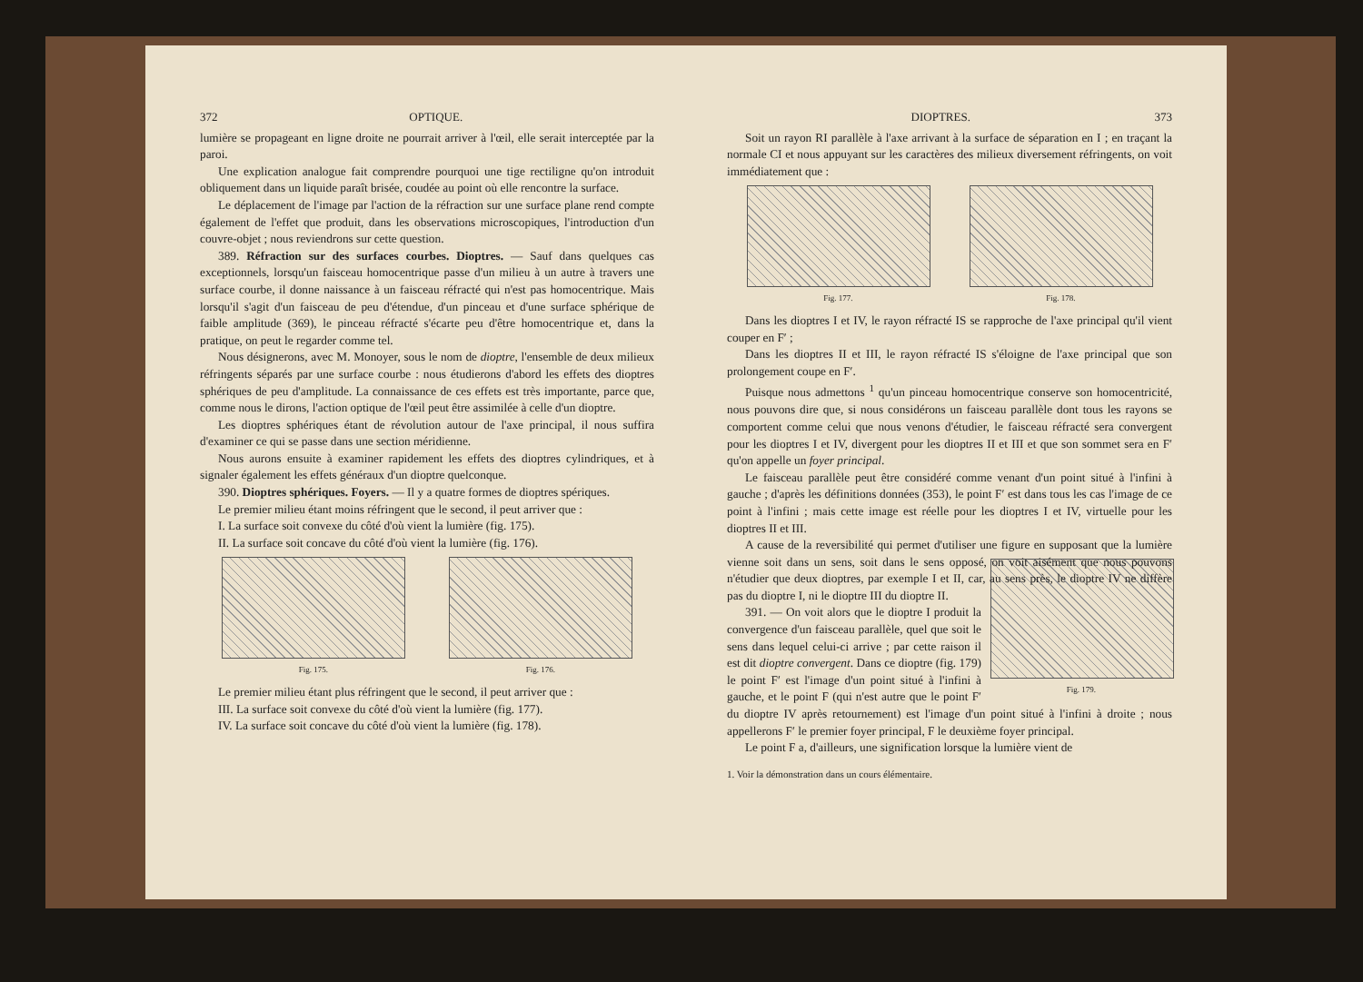372 OPTIQUE.
lumière se propageant en ligne droite ne pourrait arriver à l'œil, elle serait interceptée par la paroi.
Une explication analogue fait comprendre pourquoi une tige rectiligne qu'on introduit obliquement dans un liquide paraît brisée, coudée au point où elle rencontre la surface.
Le déplacement de l'image par l'action de la réfraction sur une surface plane rend compte également de l'effet que produit, dans les observations microscopiques, l'introduction d'un couvre-objet ; nous reviendrons sur cette question.
389. Réfraction sur des surfaces courbes. Dioptres. — Sauf dans quelques cas exceptionnels, lorsqu'un faisceau homocentrique passe d'un milieu à un autre à travers une surface courbe, il donne naissance à un faisceau réfracté qui n'est pas homocentrique. Mais lorsqu'il s'agit d'un faisceau de peu d'étendue, d'un pinceau et d'une surface sphérique de faible amplitude (369), le pinceau réfracté s'écarte peu d'être homocentrique et, dans la pratique, on peut le regarder comme tel.
Nous désignerons, avec M. Monoyer, sous le nom de dioptre, l'ensemble de deux milieux réfringents séparés par une surface courbe : nous étudierons d'abord les effets des dioptres sphériques de peu d'amplitude. La connaissance de ces effets est très importante, parce que, comme nous le dirons, l'action optique de l'œil peut être assimilée à celle d'un dioptre.
Les dioptres sphériques étant de révolution autour de l'axe principal, il nous suffira d'examiner ce qui se passe dans une section méridienne.
Nous aurons ensuite à examiner rapidement les effets des dioptres cylindriques, et à signaler également les effets généraux d'un dioptre quelconque.
390. Dioptres sphériques. Foyers. — Il y a quatre formes de dioptres spériques.
Le premier milieu étant moins réfringent que le second, il peut arriver que :
I. La surface soit convexe du côté d'où vient la lumière (fig. 175).
II. La surface soit concave du côté d'où vient la lumière (fig. 176).
Fig. 175. Fig. 176.
Le premier milieu étant plus réfringent que le second, il peut arriver que :
III. La surface soit convexe du côté d'où vient la lumière (fig. 177).
IV. La surface soit concave du côté d'où vient la lumière (fig. 178).
DIOPTRES. 373
Soit un rayon RI parallèle à l'axe arrivant à la surface de séparation en I ; en traçant la normale CI et nous appuyant sur les caractères des milieux diversement réfringents, on voit immédiatement que :
Fig. 177. Fig. 178.
Dans les dioptres I et IV, le rayon réfracté IS se rapproche de l'axe principal qu'il vient couper en F′ ;
Dans les dioptres II et III, le rayon réfracté IS s'éloigne de l'axe principal que son prolongement coupe en F′.
Puisque nous admettons <sup>1</sup> qu'un pinceau homocentrique conserve son homocentricité, nous pouvons dire que, si nous considérons un faisceau parallèle dont tous les rayons se comportent comme celui que nous venons d'étudier, le faisceau réfracté sera convergent pour les dioptres I et IV, divergent pour les dioptres II et III et que son sommet sera en F′ qu'on appelle un foyer principal.
Le faisceau parallèle peut être considéré comme venant d'un point situé à l'infini à gauche ; d'après les définitions données (353), le point F′ est dans tous les cas l'image de ce point à l'infini ; mais cette image est réelle pour les dioptres I et IV, virtuelle pour les dioptres II et III.
A cause de la reversibilité qui permet d'utiliser une figure en supposant que la lumière vienne soit dans un sens, soit dans le sens opposé, on voit aisément que nous pouvons n'étudier que deux dioptres, par exemple I et II, car, au sens près, le dioptre IV ne diffère pas du dioptre I, ni le dioptre III du dioptre II.
Fig. 179.
391. — On voit alors que le dioptre I produit la convergence d'un faisceau parallèle, quel que soit le sens dans lequel celui-ci arrive ; par cette raison il est dit dioptre convergent. Dans ce dioptre (fig. 179) le point F′ est l'image d'un point situé à l'infini à gauche, et le point F (qui n'est autre que le point F′ du dioptre IV après retournement) est l'image d'un point situé à l'infini à droite ; nous appellerons F′ le premier foyer principal, F le deuxième foyer principal.
Le point F a, d'ailleurs, une signification lorsque la lumière vient de
1. Voir la démonstration dans un cours élémentaire.